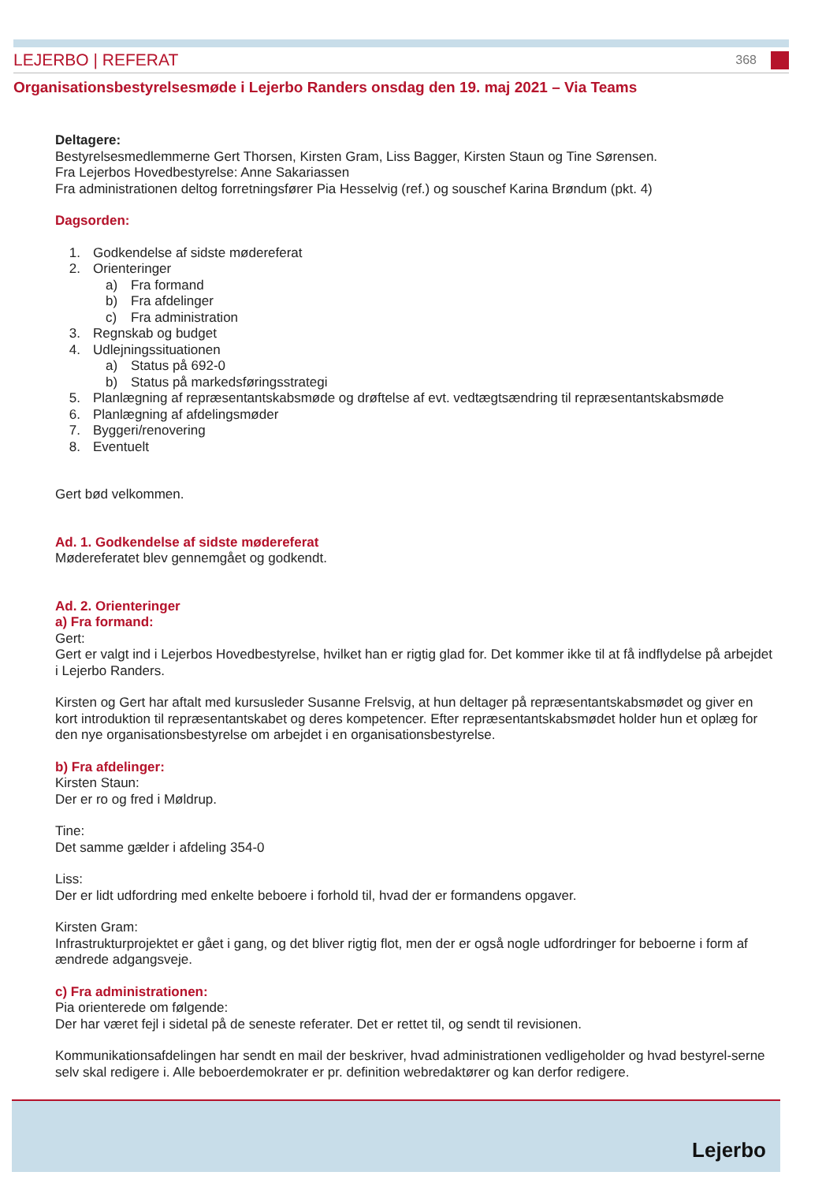LEJERBO | REFERAT 368
Organisationsbestyrelsesmøde i Lejerbo Randers onsdag den 19. maj 2021 – Via Teams
Deltagere:
Bestyrelsesmedlemmerne Gert Thorsen, Kirsten Gram, Liss Bagger, Kirsten Staun og Tine Sørensen.
Fra Lejerbos Hovedbestyrelse: Anne Sakariassen
Fra administrationen deltog forretningsfører Pia Hesselvig (ref.) og souschef Karina Brøndum (pkt. 4)
Dagsorden:
1. Godkendelse af sidste mødereferat
2. Orienteringer
a) Fra formand
b) Fra afdelinger
c) Fra administration
3. Regnskab og budget
4. Udlejningssituationen
a) Status på 692-0
b) Status på markedsføringsstrategi
5. Planlægning af repræsentantskabsmøde og drøftelse af evt. vedtægtsændring til repræsentantskabsmøde
6. Planlægning af afdelingsmøder
7. Byggeri/renovering
8. Eventuelt
Gert bød velkommen.
Ad. 1. Godkendelse af sidste mødereferat
Mødereferatet blev gennemgået og godkendt.
Ad. 2. Orienteringer
a) Fra formand:
Gert:
Gert er valgt ind i Lejerbos Hovedbestyrelse, hvilket han er rigtig glad for. Det kommer ikke til at få indflydelse på arbejdet i Lejerbo Randers.
Kirsten og Gert har aftalt med kursusleder Susanne Frelsvig, at hun deltager på repræsentantskabsmødet og giver en kort introduktion til repræsentantskabet og deres kompetencer. Efter repræsentantskabsmødet holder hun et oplæg for den nye organisationsbestyrelse om arbejdet i en organisationsbestyrelse.
b) Fra afdelinger:
Kirsten Staun:
Der er ro og fred i Møldrup.
Tine:
Det samme gælder i afdeling 354-0
Liss:
Der er lidt udfordring med enkelte beboere i forhold til, hvad der er formandens opgaver.
Kirsten Gram:
Infrastrukturprojektet er gået i gang, og det bliver rigtig flot, men der er også nogle udfordringer for beboerne i form af ændrede adgangsveje.
c) Fra administrationen:
Pia orienterede om følgende:
Der har været fejl i sidetal på de seneste referater. Det er rettet til, og sendt til revisionen.
Kommunikationsafdelingen har sendt en mail der beskriver, hvad administrationen vedligeholder og hvad bestyrel-serne selv skal redigere i. Alle beboerdemokrater er pr. definition webredaktører og kan derfor redigere.
Lejerbo